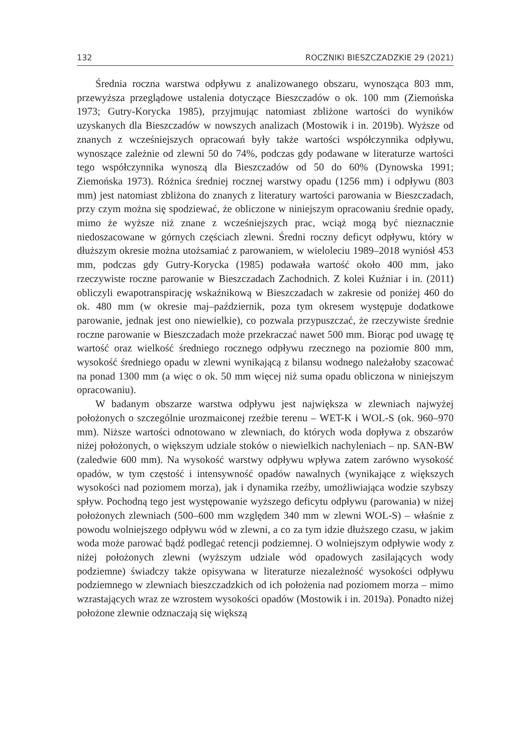132 ROCZNIKI BIESZCZADZKIE 29 (2021)
Średnia roczna warstwa odpływu z analizowanego obszaru, wynosząca 803 mm, przewyższa przeglądowe ustalenia dotyczące Bieszczadów o ok. 100 mm (Ziemońska 1973; Gutry-Korycka 1985), przyjmując natomiast zbliżone wartości do wyników uzyskanych dla Bieszczadów w nowszych analizach (Mostowik i in. 2019b). Wyższe od znanych z wcześniejszych opracowań były także wartości współczynnika odpływu, wynoszące zależnie od zlewni 50 do 74%, podczas gdy podawane w literaturze wartości tego współczynnika wynoszą dla Bieszczadów od 50 do 60% (Dynowska 1991; Ziemońska 1973). Różnica średniej rocznej warstwy opadu (1256 mm) i odpływu (803 mm) jest natomiast zbliżona do znanych z literatury wartości parowania w Bieszczadach, przy czym można się spodziewać, że obliczone w niniejszym opracowaniu średnie opady, mimo że wyższe niż znane z wcześniejszych prac, wciąż mogą być nieznacznie niedoszacowane w górnych częściach zlewni. Średni roczny deficyt odpływu, który w dłuższym okresie można utożsamiać z parowaniem, w wieloleciu 1989–2018 wyniósł 453 mm, podczas gdy Gutry-Korycka (1985) podawała wartość około 400 mm, jako rzeczywiste roczne parowanie w Bieszczadach Zachodnich. Z kolei Kuźniar i in. (2011) obliczyli ewapotranspirację wskaźnikową w Bieszczadach w zakresie od poniżej 460 do ok. 480 mm (w okresie maj–październik, poza tym okresem występuje dodatkowe parowanie, jednak jest ono niewielkie), co pozwala przypuszczać, że rzeczywiste średnie roczne parowanie w Bieszczadach może przekraczać nawet 500 mm. Biorąc pod uwagę tę wartość oraz wielkość średniego rocznego odpływu rzecznego na poziomie 800 mm, wysokość średniego opadu w zlewni wynikającą z bilansu wodnego należałoby szacować na ponad 1300 mm (a więc o ok. 50 mm więcej niż suma opadu obliczona w niniejszym opracowaniu).
W badanym obszarze warstwa odpływu jest największa w zlewniach najwyżej położonych o szczególnie urozmaiconej rzeźbie terenu – WET-K i WOL-S (ok. 960–970 mm). Niższe wartości odnotowano w zlewniach, do których woda dopływa z obszarów niżej położonych, o większym udziale stoków o niewielkich nachyleniach – np. SAN-BW (zaledwie 600 mm). Na wysokość warstwy odpływu wpływa zatem zarówno wysokość opadów, w tym częstość i intensywność opadów nawalnych (wynikające z większych wysokości nad poziomem morza), jak i dynamika rzeźby, umożliwiająca wodzie szybszy spływ. Pochodną tego jest występowanie wyższego deficytu odpływu (parowania) w niżej położonych zlewniach (500–600 mm względem 340 mm w zlewni WOL-S) – właśnie z powodu wolniejszego odpływu wód w zlewni, a co za tym idzie dłuższego czasu, w jakim woda może parować bądź podlegać retencji podziemnej. O wolniejszym odpływie wody z niżej położonych zlewni (wyższym udziale wód opadowych zasilających wody podziemne) świadczy także opisywana w literaturze niezależność wysokości odpływu podziemnego w zlewniach bieszczadzkich od ich położenia nad poziomem morza – mimo wzrastających wraz ze wzrostem wysokości opadów (Mostowik i in. 2019a). Ponadto niżej położone zlewnie odznaczają się większą